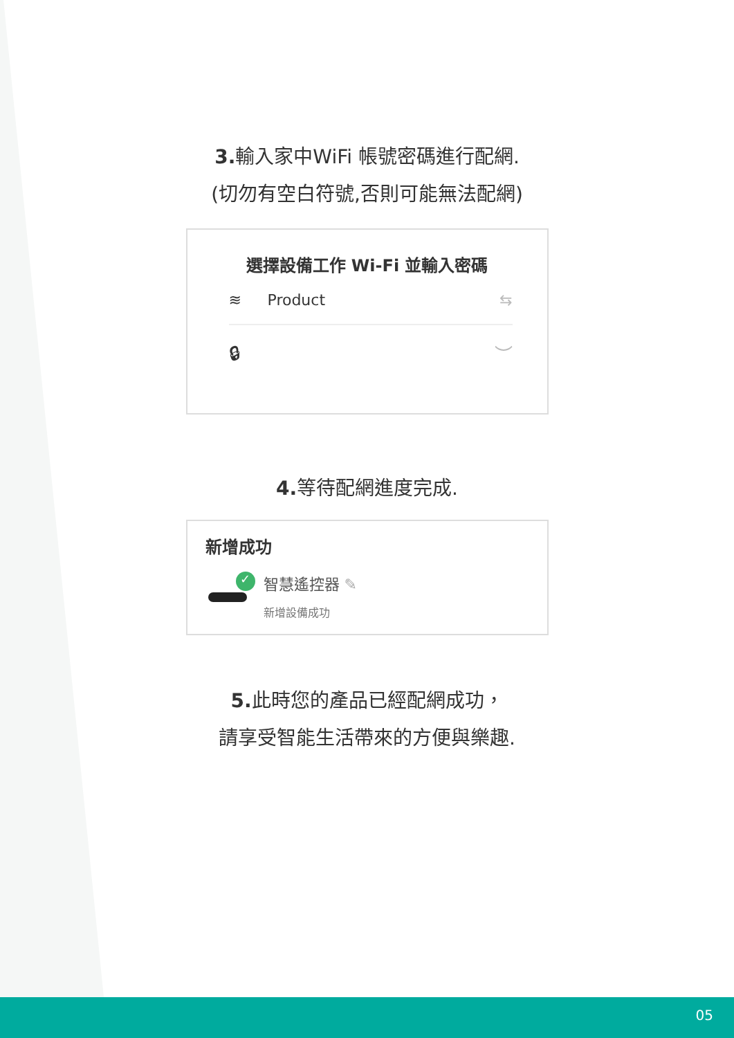3. 輸入家中WiFi 帳號密碼進行配網.
(切勿有空白符號,否則可能無法配網)
選擇設備工作 Wi-Fi 並輸入密碼
≋ Product ⇆
🔒︎ ︶
4. 等待配網進度完成.
新增成功
✓
智慧遙控器 ✎
新增設備成功
5. 此時您的產品已經配網成功，
請享受智能生活帶來的方便與樂趣.
05